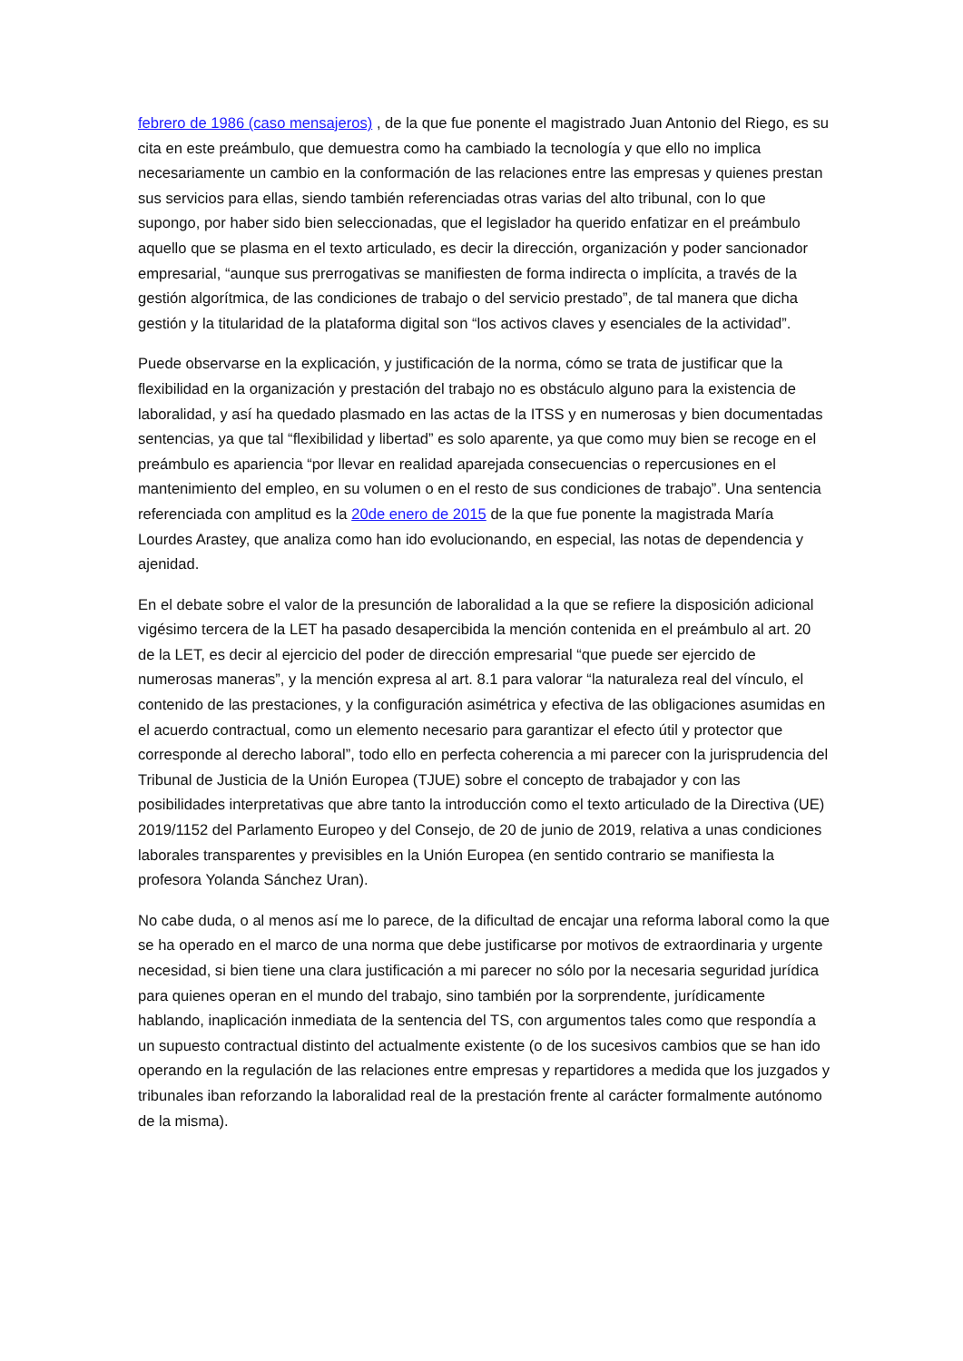febrero de 1986 (caso mensajeros) , de la que fue ponente el magistrado Juan Antonio del Riego, es su cita en este preámbulo, que demuestra como ha cambiado la tecnología y que ello no implica necesariamente un cambio en la conformación de las relaciones entre las empresas y quienes prestan sus servicios para ellas, siendo también referenciadas otras varias del alto tribunal, con lo que supongo, por haber sido bien seleccionadas, que el legislador ha querido enfatizar en el preámbulo aquello que se plasma en el texto articulado, es decir la dirección, organización y poder sancionador empresarial, “aunque sus prerrogativas se manifiesten de forma indirecta o implícita, a través de la gestión algorítmica, de las condiciones de trabajo o del servicio prestado”, de tal manera que dicha gestión y la titularidad de la plataforma digital son “los activos claves y esenciales de la actividad”.
Puede observarse en la explicación, y justificación de la norma, cómo se trata de justificar que la flexibilidad en la organización y prestación del trabajo no es obstáculo alguno para la existencia de laboralidad, y así ha quedado plasmado en las actas de la ITSS y en numerosas y bien documentadas sentencias, ya que tal “flexibilidad y libertad” es solo aparente, ya que como muy bien se recoge en el preámbulo es apariencia “por llevar en realidad aparejada consecuencias o repercusiones en el mantenimiento del empleo, en su volumen o en el resto de sus condiciones de trabajo”. Una sentencia referenciada con amplitud es la 20de enero de 2015 de la que fue ponente la magistrada María Lourdes Arastey, que analiza como han ido evolucionando, en especial, las notas de dependencia y ajenidad.
En el debate sobre el valor de la presunción de laboralidad a la que se refiere la disposición adicional vigésimo tercera de la LET ha pasado desapercibida la mención contenida en el preámbulo al art. 20 de la LET, es decir al ejercicio del poder de dirección empresarial “que puede ser ejercido de numerosas maneras”, y la mención expresa al art. 8.1 para valorar “la naturaleza real del vínculo, el contenido de las prestaciones, y la configuración asimétrica y efectiva de las obligaciones asumidas en el acuerdo contractual, como un elemento necesario para garantizar el efecto útil y protector que corresponde al derecho laboral”, todo ello en perfecta coherencia a mi parecer con la jurisprudencia del Tribunal de Justicia de la Unión Europea (TJUE) sobre el concepto de trabajador y con las posibilidades interpretativas que abre tanto la introducción como el texto articulado de la Directiva (UE) 2019/1152 del Parlamento Europeo y del Consejo, de 20 de junio de 2019, relativa a unas condiciones laborales transparentes y previsibles en la Unión Europea (en sentido contrario se manifiesta la profesora Yolanda Sánchez Uran).
No cabe duda, o al menos así me lo parece, de la dificultad de encajar una reforma laboral como la que se ha operado en el marco de una norma que debe justificarse por motivos de extraordinaria y urgente necesidad, si bien tiene una clara justificación a mi parecer no sólo por la necesaria seguridad jurídica para quienes operan en el mundo del trabajo, sino también por la sorprendente, jurídicamente hablando, inaplicación inmediata de la sentencia del TS, con argumentos tales como que respondía a un supuesto contractual distinto del actualmente existente (o de los sucesivos cambios que se han ido operando en la regulación de las relaciones entre empresas y repartidores a medida que los juzgados y tribunales iban reforzando la laboralidad real de la prestación frente al carácter formalmente autónomo de la misma).